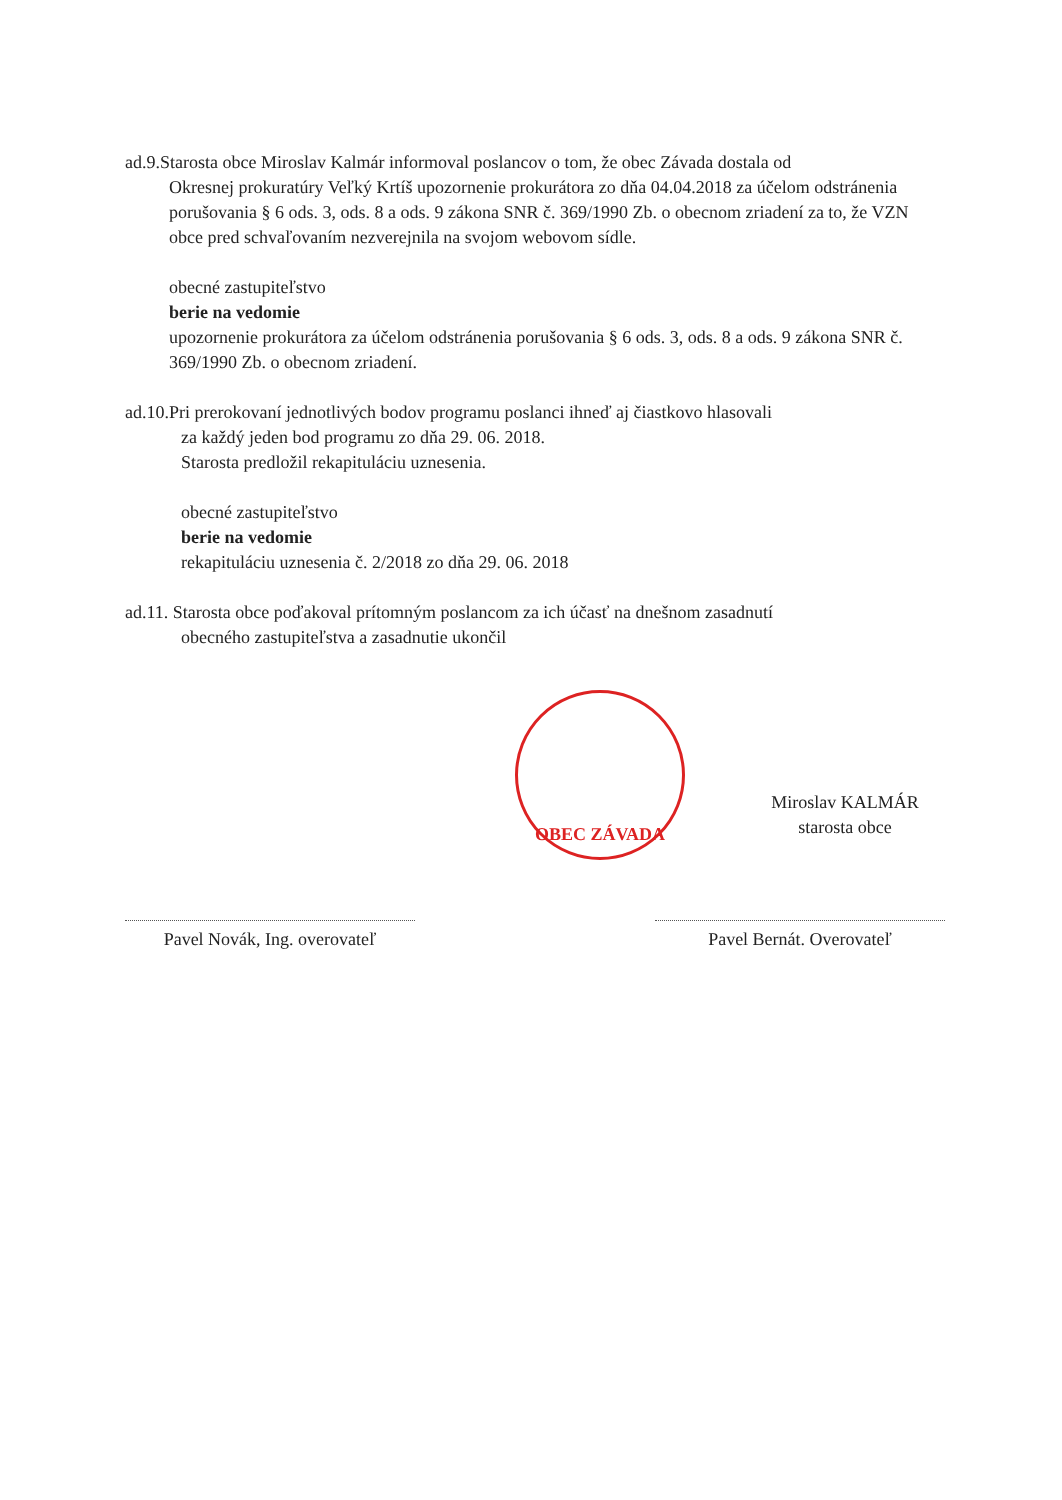ad.9.Starosta obce Miroslav Kalmár informoval poslancov o tom, že obec Závada dostala od
Okresnej prokuratúry Veľký Krtíš upozornenie prokurátora zo dňa 04.04.2018 za účelom odstránenia porušovania § 6 ods. 3, ods. 8 a ods. 9 zákona SNR č. 369/1990 Zb. o obecnom zriadení za to, že VZN obce pred schvaľovaním nezverejnila na svojom webovom sídle.
obecné zastupiteľstvo
berie na vedomie
upozornenie prokurátora za účelom odstránenia porušovania § 6 ods. 3, ods. 8 a ods. 9 zákona SNR č. 369/1990 Zb. o obecnom zriadení.
ad.10.Pri prerokovaní jednotlivých bodov programu poslanci ihneď aj čiastkovo hlasovali
za každý jeden bod programu zo dňa 29. 06. 2018.
Starosta predložil rekapituláciu uznesenia.
obecné zastupiteľstvo
berie na vedomie
rekapituláciu uznesenia č. 2/2018 zo dňa 29. 06. 2018
ad.11. Starosta obce poďakoval prítomným poslancom za ich účasť na dnešnom zasadnutí
obecného zastupiteľstva a zasadnutie ukončil
OBEC ZÁVADA
Miroslav KALMÁR
starosta obce
Pavel Novák, Ing. overovateľ
Pavel Bernát. Overovateľ